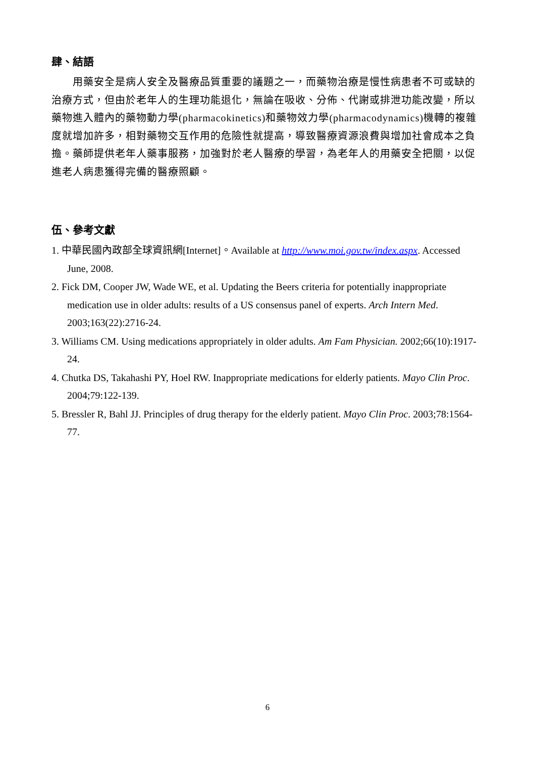肆、結語
用藥安全是病人安全及醫療品質重要的議題之一，而藥物治療是慢性病患者不可或缺的治療方式，但由於老年人的生理功能退化，無論在吸收、分佈、代謝或排泄功能改變，所以藥物進入體內的藥物動力學(pharmacokinetics)和藥物效力學(pharmacodynamics)機轉的複雜度就增加許多，相對藥物交互作用的危險性就提高，導致醫療資源浪費與增加社會成本之負擔。藥師提供老年人藥事服務，加強對於老人醫療的學習，為老年人的用藥安全把關，以促進老人病患獲得完備的醫療照顧。
伍、參考文獻
1. 中華民國內政部全球資訊網[Internet]。Available at http://www.moi.gov.tw/index.aspx. Accessed June, 2008.
2. Fick DM, Cooper JW, Wade WE, et al. Updating the Beers criteria for potentially inappropriate medication use in older adults: results of a US consensus panel of experts. Arch Intern Med. 2003;163(22):2716-24.
3. Williams CM. Using medications appropriately in older adults. Am Fam Physician. 2002;66(10):1917-24.
4. Chutka DS, Takahashi PY, Hoel RW. Inappropriate medications for elderly patients. Mayo Clin Proc. 2004;79:122-139.
5. Bressler R, Bahl JJ. Principles of drug therapy for the elderly patient. Mayo Clin Proc. 2003;78:1564-77.
6